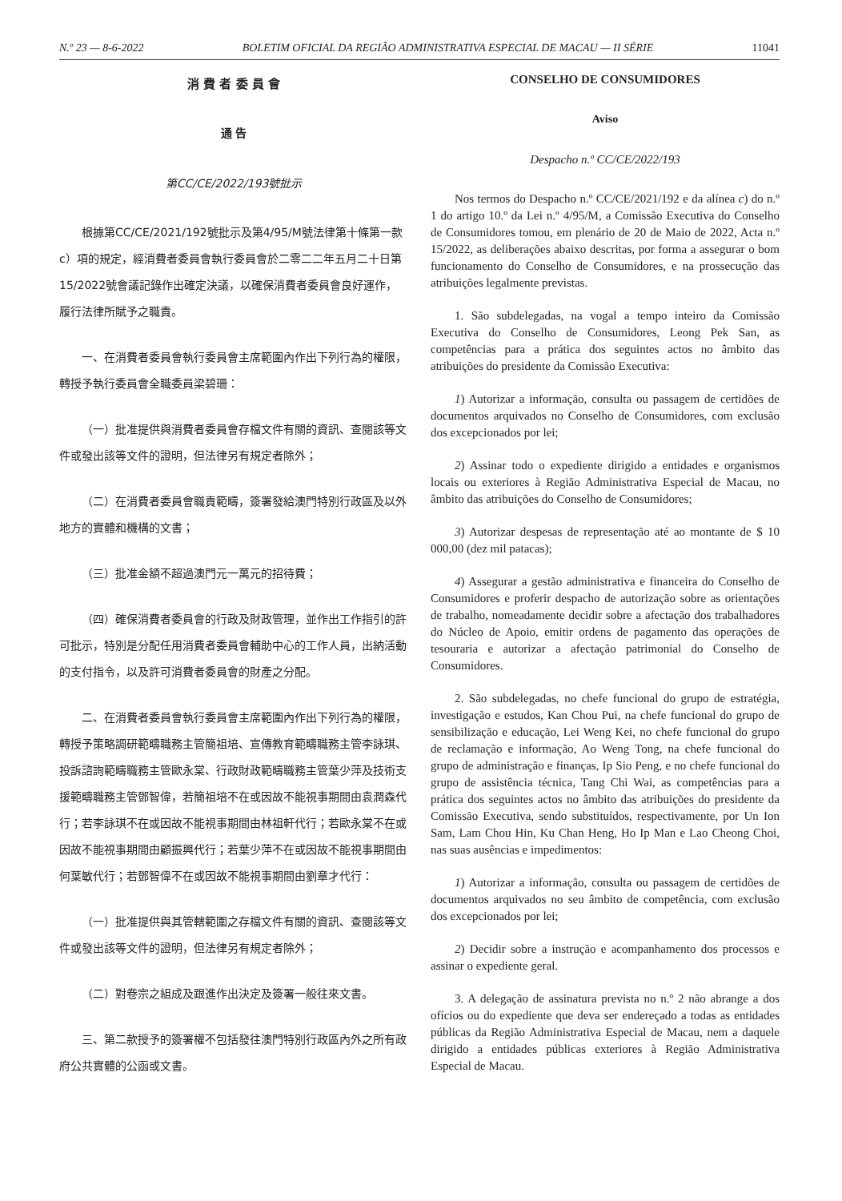N.º 23 — 8-6-2022 BOLETIM OFICIAL DA REGIÃO ADMINISTRATIVA ESPECIAL DE MACAU — II SÉRIE 11041
消 費 者 委 員 會
通 告
第CC/CE/2022/193號批示
根據第CC/CE/2021/192號批示及第4/95/M號法律第十條第一款c）項的規定，經消費者委員會執行委員會於二零二二年五月二十日第15/2022號會議記錄作出確定決議，以確保消費者委員會良好運作，履行法律所賦予之職責。
一、在消費者委員會執行委員會主席範圍內作出下列行為的權限，轉授予執行委員會全職委員梁碧珊：
（一）批准提供與消費者委員會存檔文件有關的資訊、查閱該等文件或發出該等文件的證明，但法律另有規定者除外；
（二）在消費者委員會職責範疇，簽署發給澳門特別行政區及以外地方的實體和機構的文書；
（三）批准金額不超過澳門元一萬元的招待費；
（四）確保消費者委員會的行政及財政管理，並作出工作指引的許可批示，特別是分配任用消費者委員會輔助中心的工作人員，出納活動的支付指令，以及許可消費者委員會的財產之分配。
二、在消費者委員會執行委員會主席範圍內作出下列行為的權限，轉授予策略調研範疇職務主管簡祖培、宣傳教育範疇職務主管李詠琪、投訴諮詢範疇職務主管歐永棠、行政財政範疇職務主管葉少萍及技術支援範疇職務主管鄧智偉，若簡祖培不在或因故不能視事期間由袁潤森代行；若李詠琪不在或因故不能視事期間由林祖軒代行；若歐永棠不在或因故不能視事期間由顧振興代行；若葉少萍不在或因故不能視事期間由何葉敏代行；若鄧智偉不在或因故不能視事期間由劉章才代行：
（一）批准提供與其管轄範圍之存檔文件有關的資訊、查閱該等文件或發出該等文件的證明，但法律另有規定者除外；
（二）對卷宗之組成及跟進作出決定及簽署一般往來文書。
三、第二款授予的簽署權不包括發往澳門特別行政區內外之所有政府公共實體的公函或文書。
CONSELHO DE CONSUMIDORES
Aviso
Despacho n.º CC/CE/2022/193
Nos termos do Despacho n.º CC/CE/2021/192 e da alínea c) do n.º 1 do artigo 10.º da Lei n.º 4/95/M, a Comissão Executiva do Conselho de Consumidores tomou, em plenário de 20 de Maio de 2022, Acta n.º 15/2022, as deliberações abaixo descritas, por forma a assegurar o bom funcionamento do Conselho de Consumidores, e na prossecução das atribuições legalmente previstas.
1. São subdelegadas, na vogal a tempo inteiro da Comissão Executiva do Conselho de Consumidores, Leong Pek San, as competências para a prática dos seguintes actos no âmbito das atribuições do presidente da Comissão Executiva:
1) Autorizar a informação, consulta ou passagem de certidões de documentos arquivados no Conselho de Consumidores, com exclusão dos excepcionados por lei;
2) Assinar todo o expediente dirigido a entidades e organismos locais ou exteriores à Região Administrativa Especial de Macau, no âmbito das atribuições do Conselho de Consumidores;
3) Autorizar despesas de representação até ao montante de $ 10 000,00 (dez mil patacas);
4) Assegurar a gestão administrativa e financeira do Conselho de Consumidores e proferir despacho de autorização sobre as orientações de trabalho, nomeadamente decidir sobre a afectação dos trabalhadores do Núcleo de Apoio, emitir ordens de pagamento das operações de tesouraria e autorizar a afectação patrimonial do Conselho de Consumidores.
2. São subdelegadas, no chefe funcional do grupo de estratégia, investigação e estudos, Kan Chou Pui, na chefe funcional do grupo de sensibilização e educação, Lei Weng Kei, no chefe funcional do grupo de reclamação e informação, Ao Weng Tong, na chefe funcional do grupo de administração e finanças, Ip Sio Peng, e no chefe funcional do grupo de assistência técnica, Tang Chi Wai, as competências para a prática dos seguintes actos no âmbito das atribuições do presidente da Comissão Executiva, sendo substituídos, respectivamente, por Un Ion Sam, Lam Chou Hin, Ku Chan Heng, Ho Ip Man e Lao Cheong Choi, nas suas ausências e impedimentos:
1) Autorizar a informação, consulta ou passagem de certidões de documentos arquivados no seu âmbito de competência, com exclusão dos excepcionados por lei;
2) Decidir sobre a instrução e acompanhamento dos processos e assinar o expediente geral.
3. A delegação de assinatura prevista no n.º 2 não abrange a dos ofícios ou do expediente que deva ser endereçado a todas as entidades públicas da Região Administrativa Especial de Macau, nem a daquele dirigido a entidades públicas exteriores à Região Administrativa Especial de Macau.